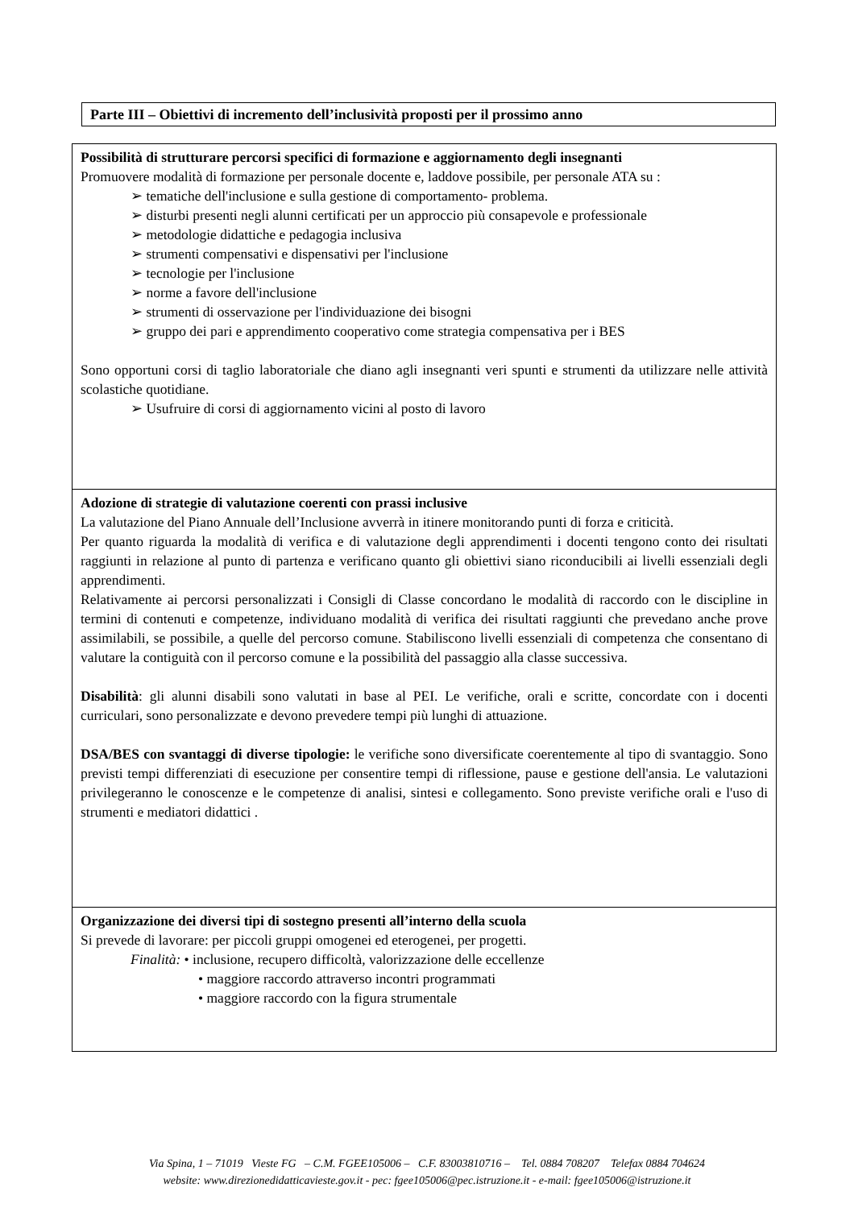Parte III – Obiettivi di incremento dell’inclusività proposti per il prossimo anno
| Possibilità di strutturare percorsi specifici di formazione e aggiornamento degli insegnanti Promuovere modalità di formazione per personale docente e, laddove possibile, per personale ATA su : ➢ tematiche dell'inclusione e sulla gestione di comportamento- problema. ➢ disturbi presenti negli alunni certificati per un approccio più consapevole e professionale ➢ metodologie didattiche e pedagogia inclusiva ➢ strumenti compensativi e dispensativi per l'inclusione ➢ tecnologie per l'inclusione ➢ norme a favore dell'inclusione ➢ strumenti di osservazione per l'individuazione dei bisogni ➢ gruppo dei pari e apprendimento cooperativo come strategia compensativa per i BES Sono opportuni corsi di taglio laboratoriale che diano agli insegnanti veri spunti e strumenti da utilizzare nelle attività scolastiche quotidiane. ➢ Usufruire di corsi di aggiornamento vicini al posto di lavoro |
| Adozione di strategie di valutazione coerenti con prassi inclusive La valutazione del Piano Annuale dell’Inclusione avverrà in itinere monitorando punti di forza e criticità. Per quanto riguarda la modalità di verifica e di valutazione degli apprendimenti i docenti tengono conto dei risultati raggiunti in relazione al punto di partenza e verificano quanto gli obiettivi siano riconducibili ai livelli essenziali degli apprendimenti. Relativamente ai percorsi personalizzati i Consigli di Classe concordano le modalità di raccordo con le discipline in termini di contenuti e competenze, individuano modalità di verifica dei risultati raggiunti che prevedano anche prove assimilabili, se possibile, a quelle del percorso comune. Stabiliscono livelli essenziali di competenza che consentano di valutare la contiguità con il percorso comune e la possibilità del passaggio alla classe successiva. Disabilità : gli alunni disabili sono valutati in base al PEI. Le verifiche, orali e scritte, concordate con i docenti curriculari, sono personalizzate e devono prevedere tempi più lunghi di attuazione. DSA/BES con svantaggi di diverse tipologie: le verifiche sono diversificate coerentemente al tipo di svantaggio. Sono previsti tempi differenziati di esecuzione per consentire tempi di riflessione, pause e gestione dell'ansia. Le valutazioni privilegeranno le conoscenze e le competenze di analisi, sintesi e collegamento. Sono previste verifiche orali e l'uso di strumenti e mediatori didattici . |
| Organizzazione dei diversi tipi di sostegno presenti all’interno della scuola Si prevede di lavorare: per piccoli gruppi omogenei ed eterogenei, per progetti. Finalità: • inclusione, recupero difficoltà, valorizzazione delle eccellenze • maggiore raccordo attraverso incontri programmati • maggiore raccordo con la figura strumentale |
Via Spina, 1 – 71019 Vieste FG – C.M. FGEE105006 – C.F. 83003810716 – Tel. 0884 708207 Telefax 0884 704624
website: www.direzionedidatticavieste.gov.it - pec: fgee105006@pec.istruzione.it - e-mail: fgee105006@istruzione.it